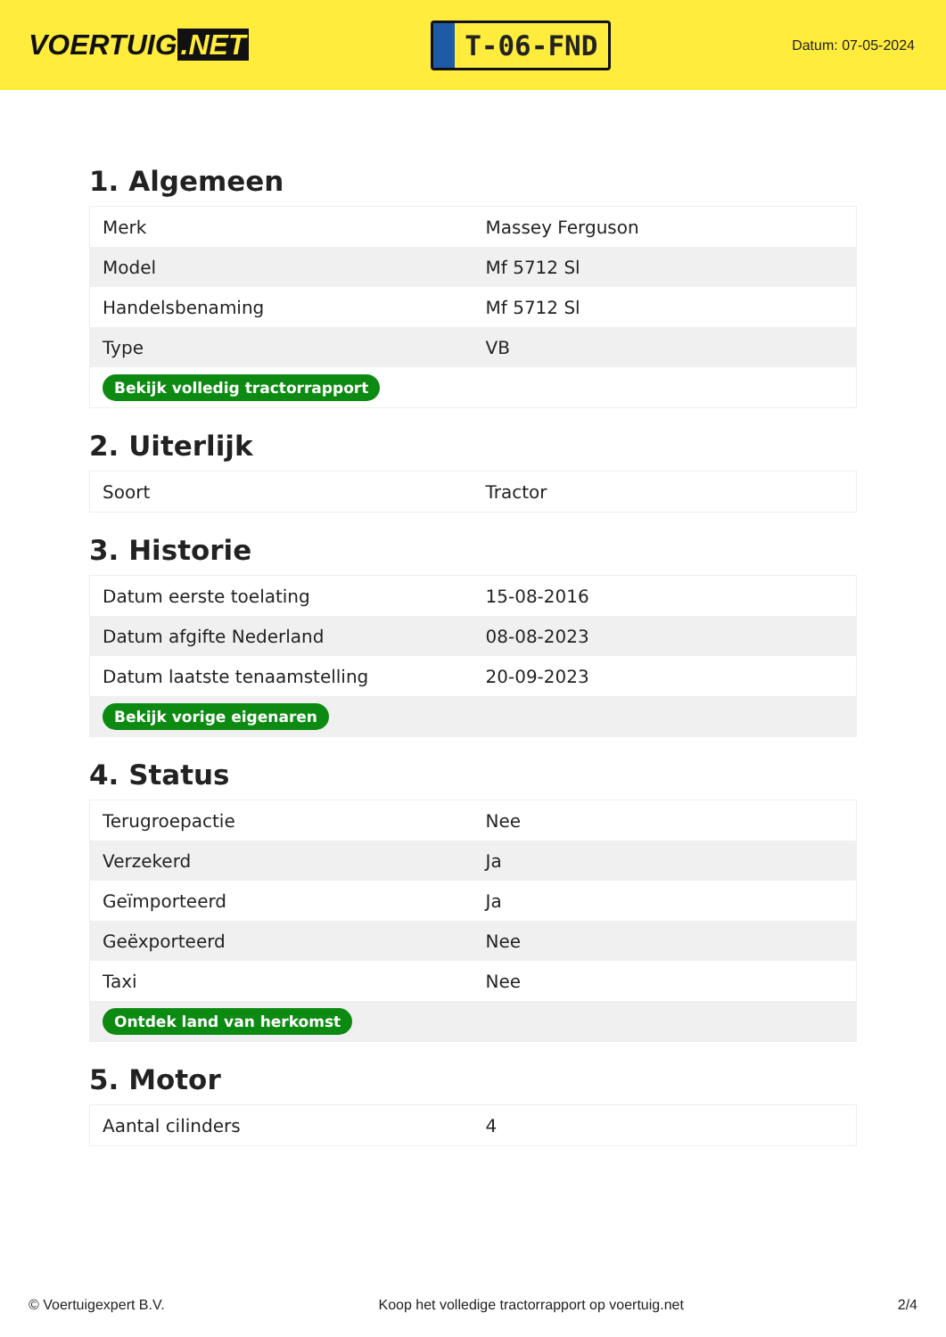VOERTUIG.NET
T-06-FND
Datum: 07-05-2024
1. Algemeen
| Merk | Massey Ferguson |
| Model | Mf 5712 Sl |
| Handelsbenaming | Mf 5712 Sl |
| Type | VB |
| Bekijk volledig tractorrapport | |
2. Uiterlijk
| Soort | Tractor |
3. Historie
| Datum eerste toelating | 15-08-2016 |
| Datum afgifte Nederland | 08-08-2023 |
| Datum laatste tenaamstelling | 20-09-2023 |
| Bekijk vorige eigenaren | |
4. Status
| Terugroepactie | Nee |
| Verzekerd | Ja |
| Geïmporteerd | Ja |
| Geëxporteerd | Nee |
| Taxi | Nee |
| Ontdek land van herkomst | |
5. Motor
| Aantal cilinders | 4 |
© Voertuigexpert B.V. Koop het volledige tractorrapport op voertuig.net 2/4